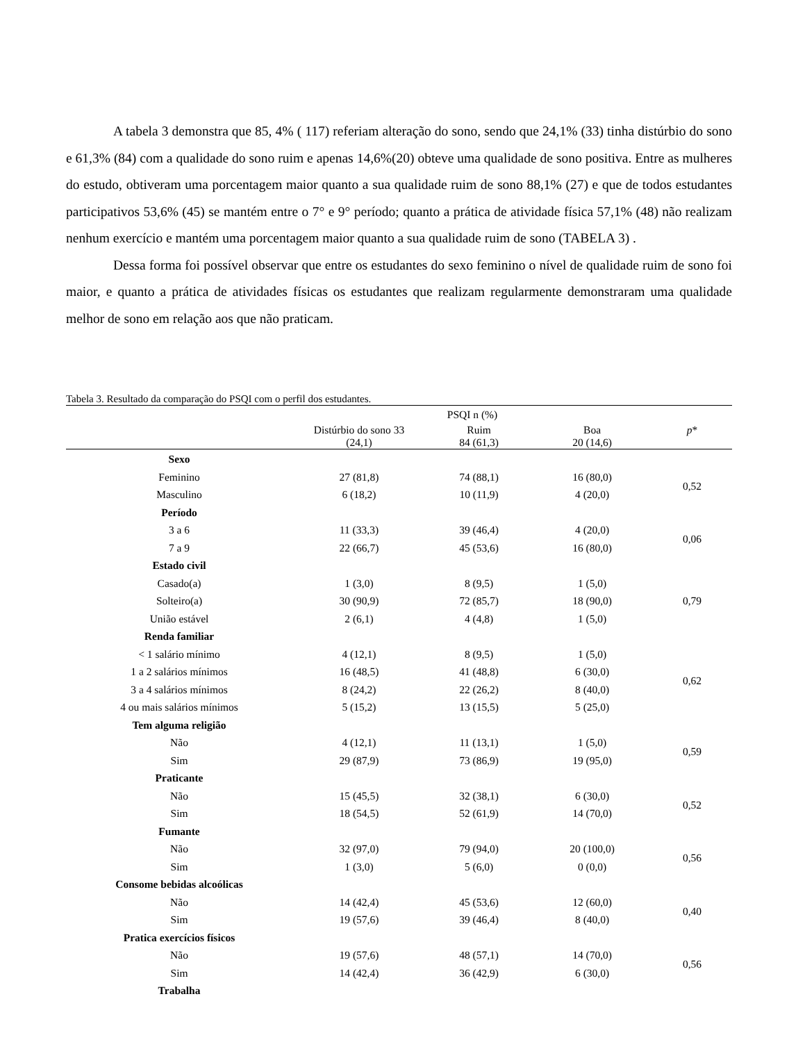A tabela 3 demonstra que 85, 4% ( 117) referiam alteração do sono, sendo que 24,1% (33) tinha distúrbio do sono e 61,3% (84) com a qualidade do sono ruim e apenas 14,6%(20) obteve uma qualidade de sono positiva. Entre as mulheres do estudo, obtiveram uma porcentagem maior quanto a sua qualidade ruim de sono 88,1% (27) e que de todos estudantes participativos 53,6% (45) se mantém entre o 7° e 9° período; quanto a prática de atividade física 57,1% (48) não realizam nenhum exercício e mantém uma porcentagem maior quanto a sua qualidade ruim de sono (TABELA 3) .
Dessa forma foi possível observar que entre os estudantes do sexo feminino o nível de qualidade ruim de sono foi maior, e quanto a prática de atividades físicas os estudantes que realizam regularmente demonstraram uma qualidade melhor de sono em relação aos que não praticam.
Tabela 3. Resultado da comparação do PSQI com o perfil dos estudantes.
| | PSQI n (%) | | | |
| --- | --- | --- | --- | --- |
| | Distúrbio do sono 33 (24,1) | Ruim 84 (61,3) | Boa 20 (14,6) | p * |
| Sexo | | | | |
| Feminino | 27 (81,8) | 74 (88,1) | 16 (80,0) | 0,52 |
| Masculino | 6 (18,2) | 10 (11,9) | 4 (20,0) | |
| Período | | | | |
| 3 a 6 | 11 (33,3) | 39 (46,4) | 4 (20,0) | 0,06 |
| 7 a 9 | 22 (66,7) | 45 (53,6) | 16 (80,0) | |
| Estado civil | | | | |
| Casado(a) | 1 (3,0) | 8 (9,5) | 1 (5,0) | 0,79 |
| Solteiro(a) | 30 (90,9) | 72 (85,7) | 18 (90,0) | |
| União estável | 2 (6,1) | 4 (4,8) | 1 (5,0) | |
| Renda familiar | | | | |
| < 1 salário mínimo | 4 (12,1) | 8 (9,5) | 1 (5,0) | 0,62 |
| 1 a 2 salários mínimos | 16 (48,5) | 41 (48,8) | 6 (30,0) | |
| 3 a 4 salários mínimos | 8 (24,2) | 22 (26,2) | 8 (40,0) | |
| 4 ou mais salários mínimos | 5 (15,2) | 13 (15,5) | 5 (25,0) | |
| Tem alguma religião | | | | |
| Não | 4 (12,1) | 11 (13,1) | 1 (5,0) | 0,59 |
| Sim | 29 (87,9) | 73 (86,9) | 19 (95,0) | |
| Praticante | | | | |
| Não | 15 (45,5) | 32 (38,1) | 6 (30,0) | 0,52 |
| Sim | 18 (54,5) | 52 (61,9) | 14 (70,0) | |
| Fumante | | | | |
| Não | 32 (97,0) | 79 (94,0) | 20 (100,0) | 0,56 |
| Sim | 1 (3,0) | 5 (6,0) | 0 (0,0) | |
| Consome bebidas alcoólicas | | | | |
| Não | 14 (42,4) | 45 (53,6) | 12 (60,0) | 0,40 |
| Sim | 19 (57,6) | 39 (46,4) | 8 (40,0) | |
| Pratica exercícios físicos | | | | |
| Não | 19 (57,6) | 48 (57,1) | 14 (70,0) | 0,56 |
| Sim | 14 (42,4) | 36 (42,9) | 6 (30,0) | |
| Trabalha | | | | |